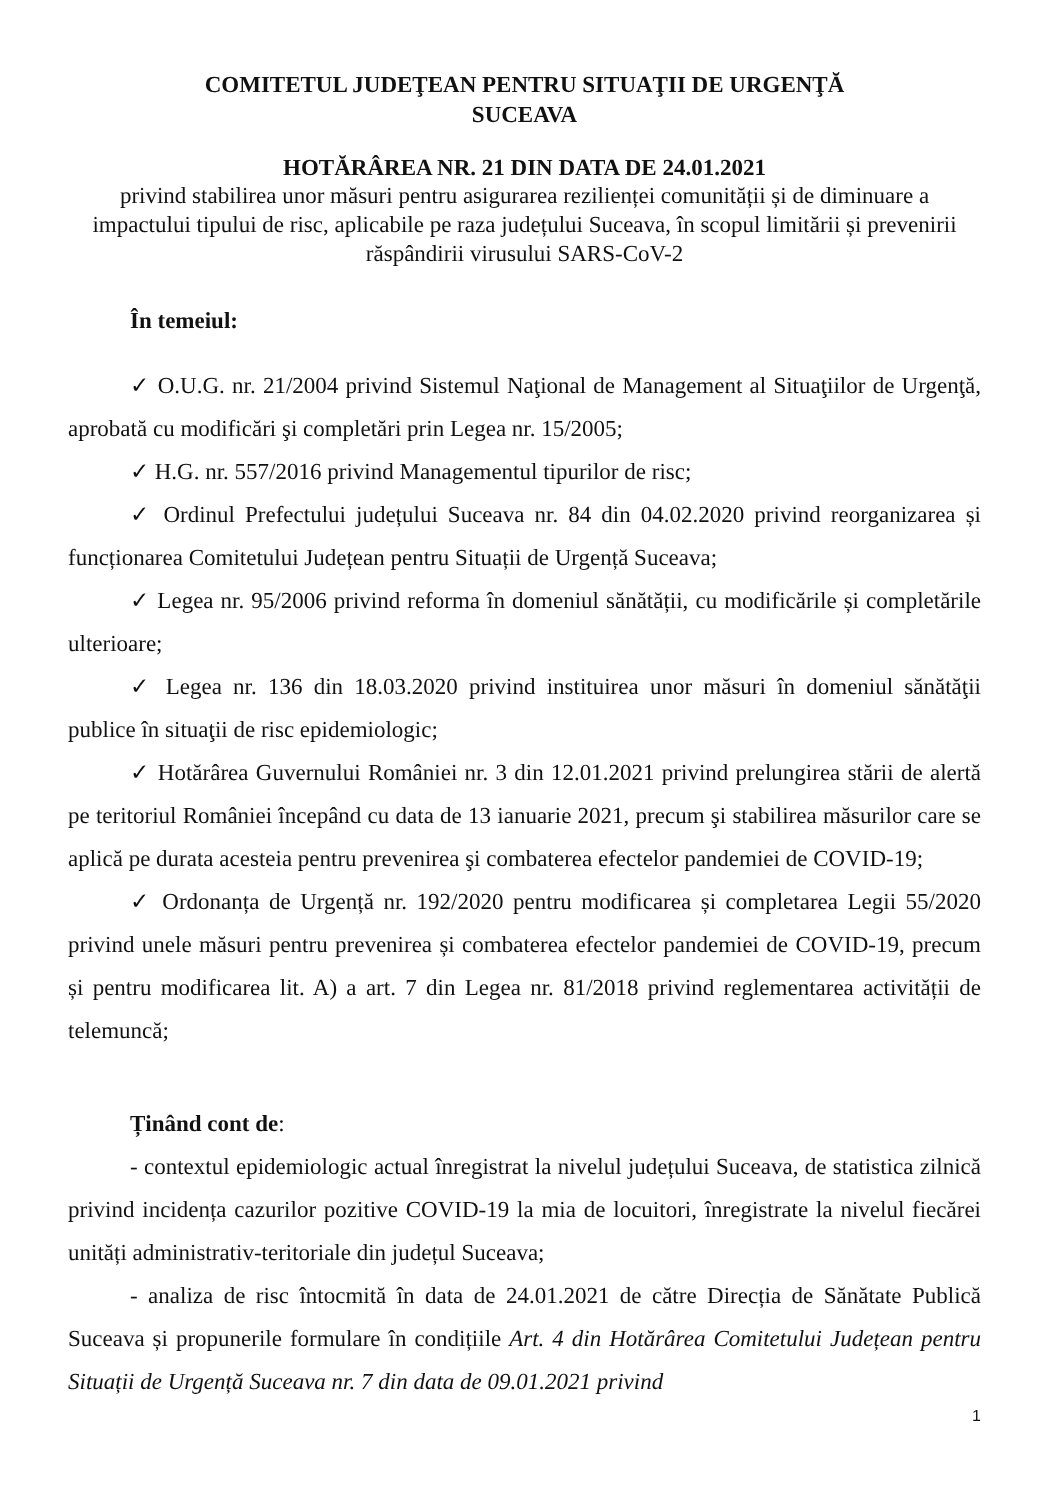COMITETUL JUDEŢEAN PENTRU SITUAŢII DE URGENŢĂ
SUCEAVA
HOTĂRÂREA NR. 21 DIN DATA DE 24.01.2021
privind stabilirea unor măsuri pentru asigurarea rezilienței comunității și de diminuare a impactului tipului de risc, aplicabile pe raza județului Suceava, în scopul limitării și prevenirii răspândirii virusului SARS-CoV-2
În temeiul:
✓ O.U.G. nr. 21/2004 privind Sistemul Naţional de Management al Situaţiilor de Urgenţă, aprobată cu modificări şi completări prin Legea nr. 15/2005;
✓ H.G. nr. 557/2016 privind Managementul tipurilor de risc;
✓ Ordinul Prefectului județului Suceava nr. 84 din 04.02.2020 privind reorganizarea și funcționarea Comitetului Județean pentru Situații de Urgență Suceava;
✓ Legea nr. 95/2006 privind reforma în domeniul sănătății, cu modificările și completările ulterioare;
✓ Legea nr. 136 din 18.03.2020 privind instituirea unor măsuri în domeniul sănătăţii publice în situaţii de risc epidemiologic;
✓ Hotărârea Guvernului României nr. 3 din 12.01.2021 privind prelungirea stării de alertă pe teritoriul României începând cu data de 13 ianuarie 2021, precum şi stabilirea măsurilor care se aplică pe durata acesteia pentru prevenirea şi combaterea efectelor pandemiei de COVID-19;
✓ Ordonanța de Urgență nr. 192/2020 pentru modificarea și completarea Legii 55/2020 privind unele măsuri pentru prevenirea și combaterea efectelor pandemiei de COVID-19, precum și pentru modificarea lit. A) a art. 7 din Legea nr. 81/2018 privind reglementarea activității de telemuncă;
Ținând cont de:
- contextul epidemiologic actual înregistrat la nivelul județului Suceava, de statistica zilnică privind incidența cazurilor pozitive COVID-19 la mia de locuitori, înregistrate la nivelul fiecărei unități administrativ-teritoriale din județul Suceava;
- analiza de risc întocmită în data de 24.01.2021 de către Direcția de Sănătate Publică Suceava și propunerile formulare în condițiile Art. 4 din Hotărârea Comitetului Județean pentru Situații de Urgență Suceava nr. 7 din data de 09.01.2021 privind
1